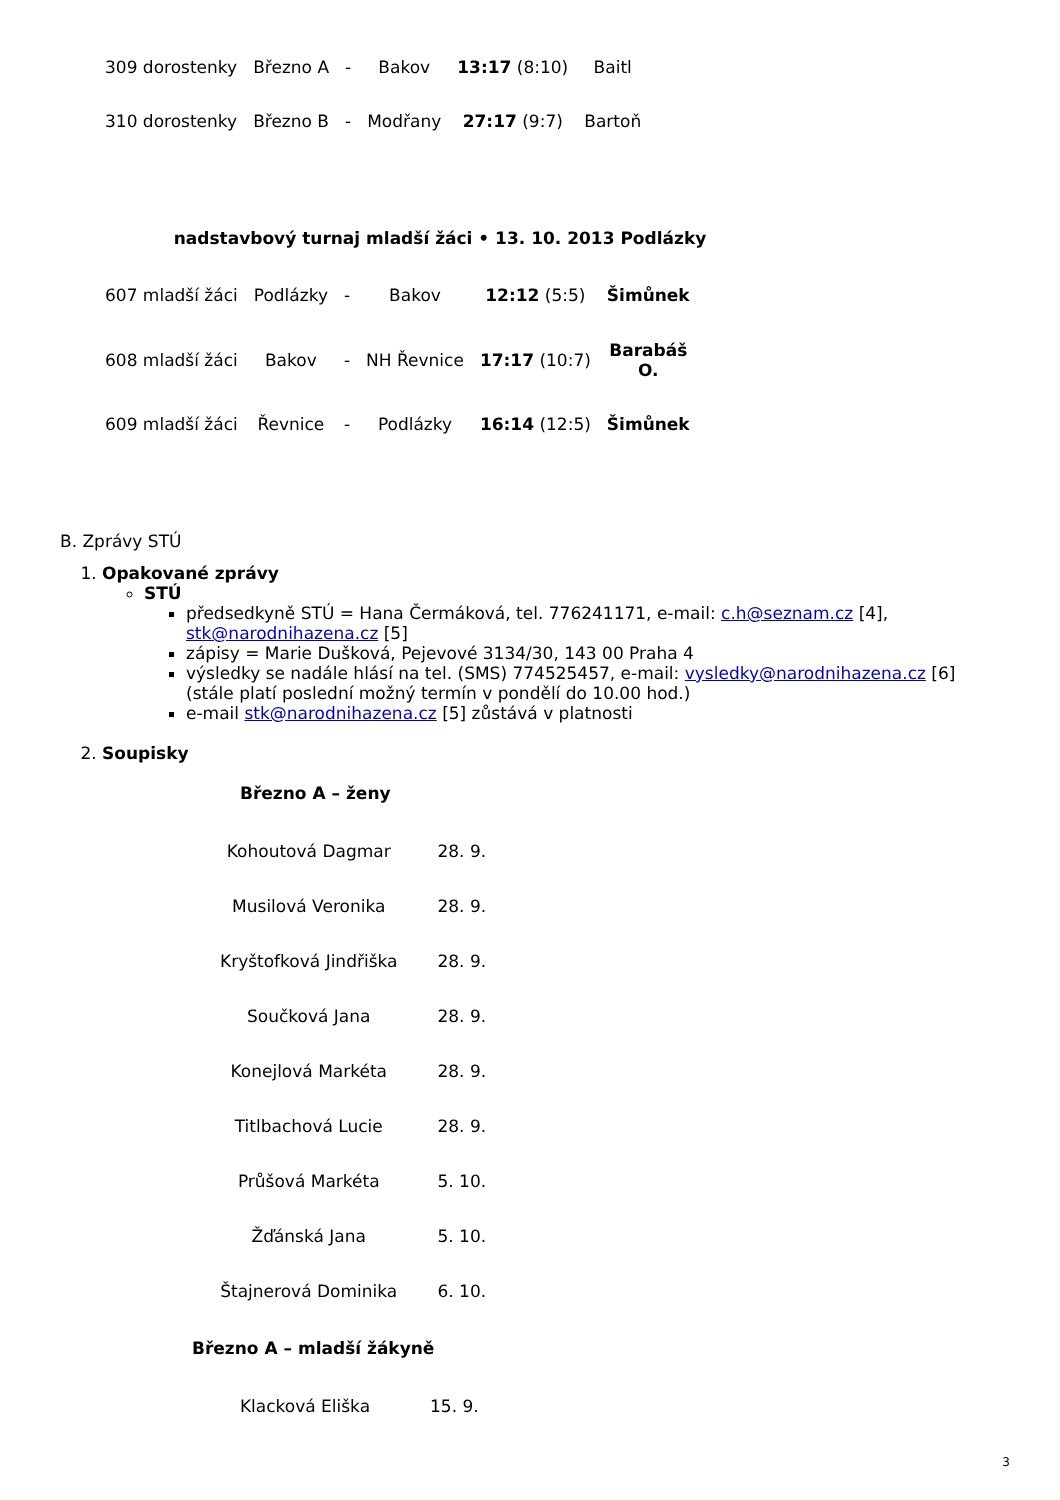| 309 dorostenky | Březno A | - | Bakov | 13:17 (8:10) | Baitl |
| 310 dorostenky | Březno B | - | Modřany | 27:17 (9:7) | Bartoň |
nadstavbový turnaj mladší žáci • 13. 10. 2013 Podlázky
| 607 mladší žáci | Podlázky | - | Bakov | 12:12 (5:5) | Šimůnek |
| 608 mladší žáci | Bakov | - | NH Řevnice | 17:17 (10:7) | Barabáš O. |
| 609 mladší žáci | Řevnice | - | Podlázky | 16:14 (12:5) | Šimůnek |
B. Zprávy STÚ
1. Opakované zprávy
STÚ
předsedkyně STÚ = Hana Čermáková, tel. 776241171, e-mail: c.h@seznam.cz [4], stk@narodnihazena.cz [5]
zápisy = Marie Dušková, Pejevové 3134/30, 143 00 Praha 4
výsledky se nadále hlásí na tel. (SMS) 774525457, e-mail: vysledky@narodnihazena.cz [6] (stále platí poslední možný termín v pondělí do 10.00 hod.)
e-mail stk@narodnihazena.cz [5] zůstává v platnosti
2. Soupisky
Březno A – ženy
| Kohoutová Dagmar | 28. 9. |
| Musilová Veronika | 28. 9. |
| Kryštofková Jindřiška | 28. 9. |
| Součková Jana | 28. 9. |
| Konejlová Markéta | 28. 9. |
| Titlbachová Lucie | 28. 9. |
| Průšová Markéta | 5. 10. |
| Žďánská Jana | 5. 10. |
| Štajnerová Dominika | 6. 10. |
Březno A – mladší žákyně
| Klacková Eliška | 15. 9. |
3